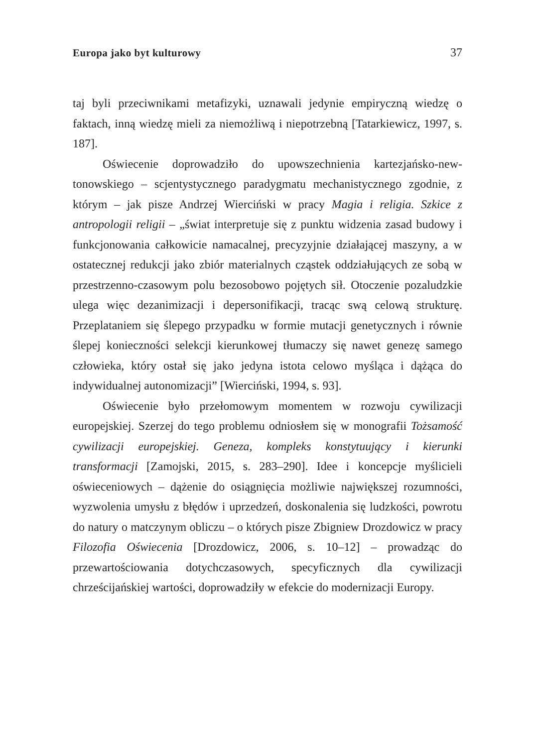Europa jako byt kulturowy 37
taj byli przeciwnikami metafizyki, uznawali jedynie empiryczną wiedzę o faktach, inną wiedzę mieli za niemożliwą i niepotrzebną [Tatarkie­wicz, 1997, s. 187].
Oświecenie doprowadziło do upowszechnienia kartezjańsko-new­tonowskiego – scjentystycznego paradygmatu mechanistycznego zgod­nie, z którym – jak pisze Andrzej Wierciński w pracy Magia i religia. Szkice z antropologii religii – „świat interpretuje się z punktu widzenia zasad budowy i funkcjonowania całkowicie namacalnej, precyzyjnie działającej maszyny, a w ostatecznej redukcji jako zbiór materialnych cząstek oddziałujących ze sobą w przestrzenno-czasowym polu bezoso­bowo pojętych sił. Otoczenie pozaludzkie ulega więc dezanimizacji i de­personifikacji, tracąc swą celową strukturę. Przeplataniem się ślepego przypadku w formie mutacji genetycznych i równie ślepej konieczności selekcji kierunkowej tłumaczy się nawet genezę samego człowieka, któ­ry ostał się jako jedyna istota celowo myśląca i dążąca do indywidualnej autonomizacji” [Wierciński, 1994, s. 93].
Oświecenie było przełomowym momentem w rozwoju cywiliza­cji europejskiej. Szerzej do tego problemu odniosłem się w monografii Tożsamość cywilizacji europejskiej. Geneza, kompleks konstytuujący i kie­runki transformacji [Zamojski, 2015, s. 283–290]. Idee i koncepcje my­ślicieli oświeceniowych – dążenie do osiągnięcia możliwie największej rozumności, wyzwolenia umysłu z błędów i uprzedzeń, doskonalenia się ludzkości, powrotu do natury o matczynym obliczu – o których pi­sze Zbigniew Drozdowicz w pracy Filozofia Oświecenia [Drozdowicz, 2006, s. 10–12] – prowadząc do przewartościowania dotychczasowych, specyficznych dla cywilizacji chrześcijańskiej wartości, doprowadziły w efekcie do modernizacji Europy.